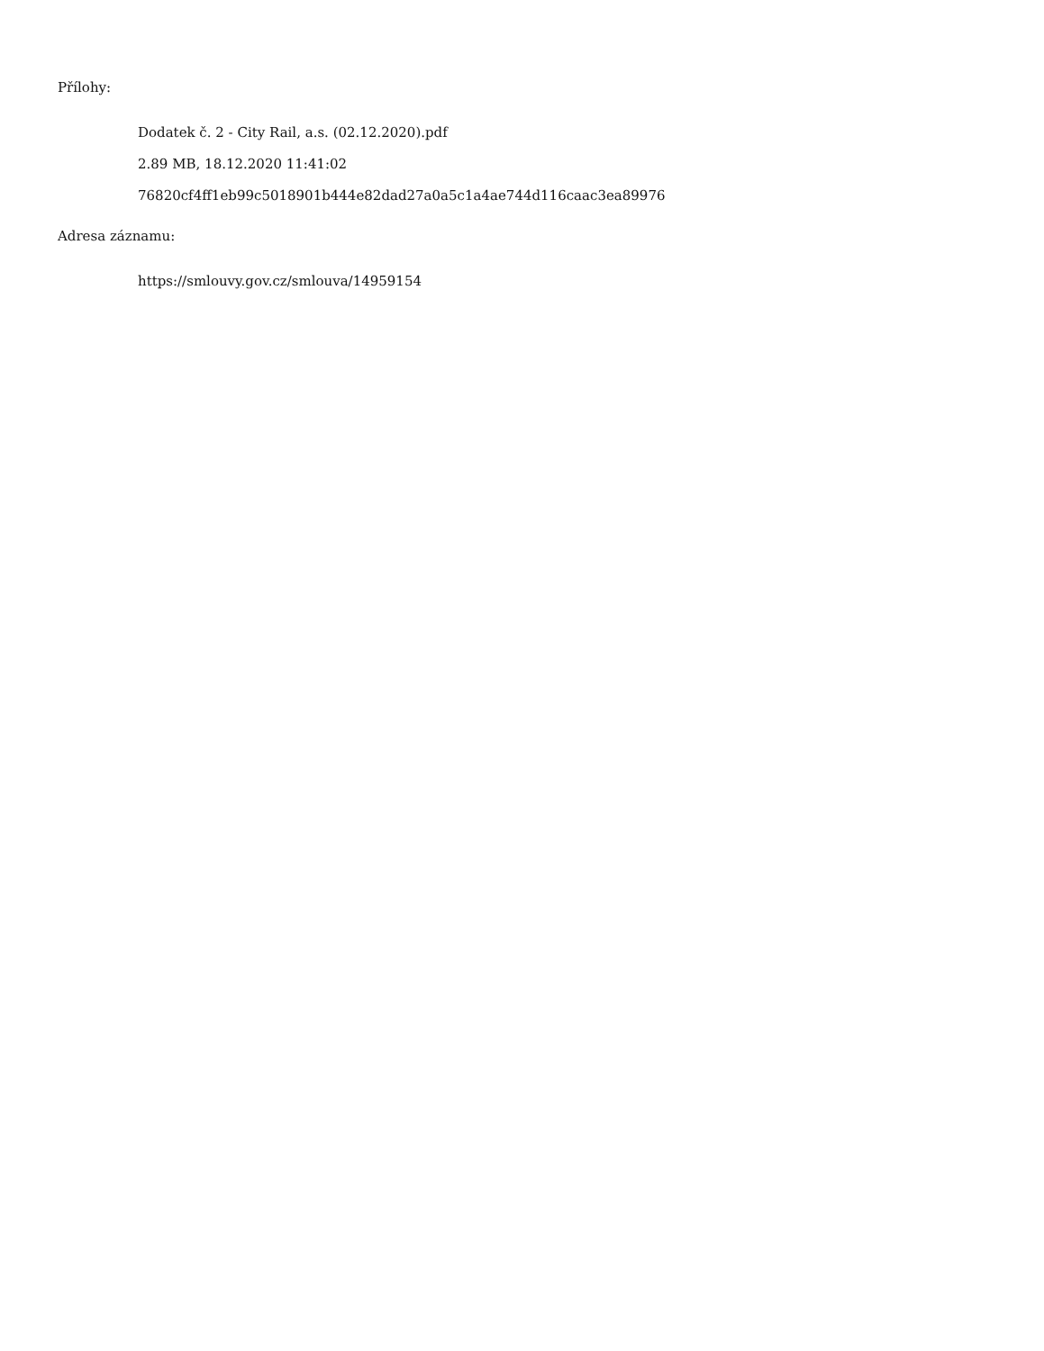Přílohy:
Dodatek č. 2 - City Rail, a.s. (02.12.2020).pdf
2.89 MB, 18.12.2020 11:41:02
76820cf4ff1eb99c5018901b444e82dad27a0a5c1a4ae744d116caac3ea89976
Adresa záznamu:
https://smlouvy.gov.cz/smlouva/14959154